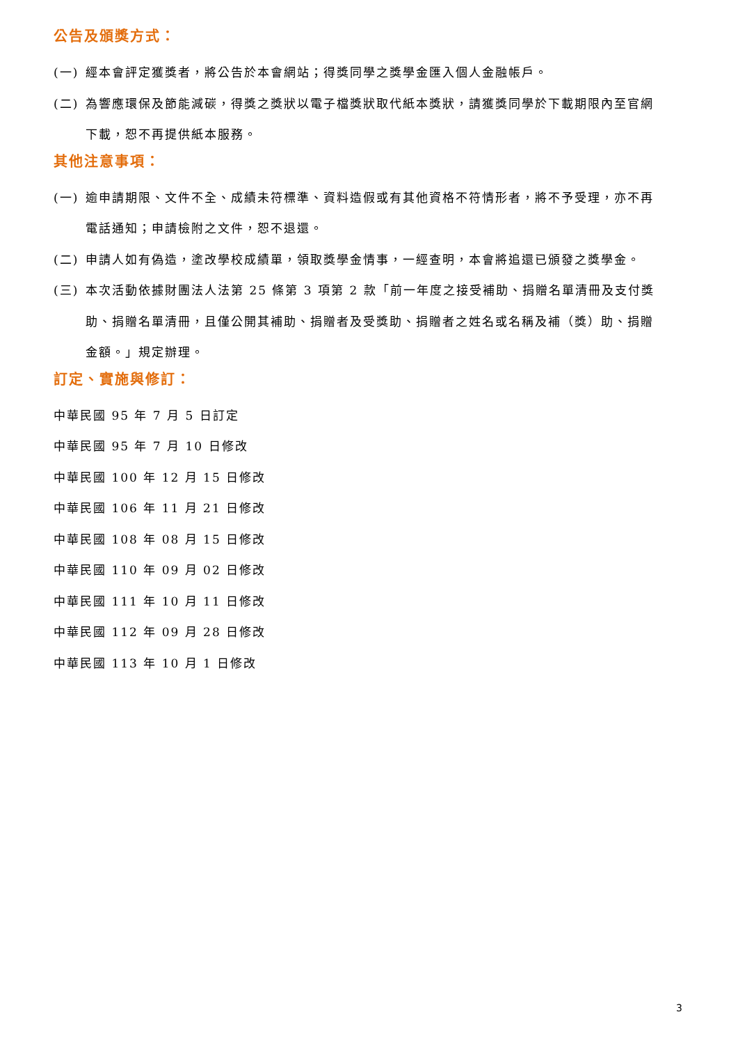公告及頒獎方式：
(一) 經本會評定獲獎者，將公告於本會網站；得獎同學之獎學金匯入個人金融帳戶。
(二) 為響應環保及節能減碳，得獎之獎狀以電子檔獎狀取代紙本獎狀，請獲獎同學於下載期限內至官網下載，恕不再提供紙本服務。
其他注意事項：
(一) 逾申請期限、文件不全、成績未符標準、資料造假或有其他資格不符情形者，將不予受理，亦不再電話通知；申請檢附之文件，恕不退還。
(二) 申請人如有偽造，塗改學校成績單，領取獎學金情事，一經查明，本會將追還已頒發之獎學金。
(三) 本次活動依據財團法人法第 25 條第 3 項第 2 款「前一年度之接受補助、捐贈名單清冊及支付獎助、捐贈名單清冊，且僅公開其補助、捐贈者及受獎助、捐贈者之姓名或名稱及補（獎）助、捐贈金額。」規定辦理。
訂定、實施與修訂：
中華民國 95 年 7 月 5 日訂定
中華民國 95 年 7 月 10 日修改
中華民國 100 年 12 月 15 日修改
中華民國 106 年 11 月 21 日修改
中華民國 108 年 08 月 15 日修改
中華民國 110 年 09 月 02 日修改
中華民國 111 年 10 月 11 日修改
中華民國 112 年 09 月 28 日修改
中華民國 113 年 10 月 1 日修改
3